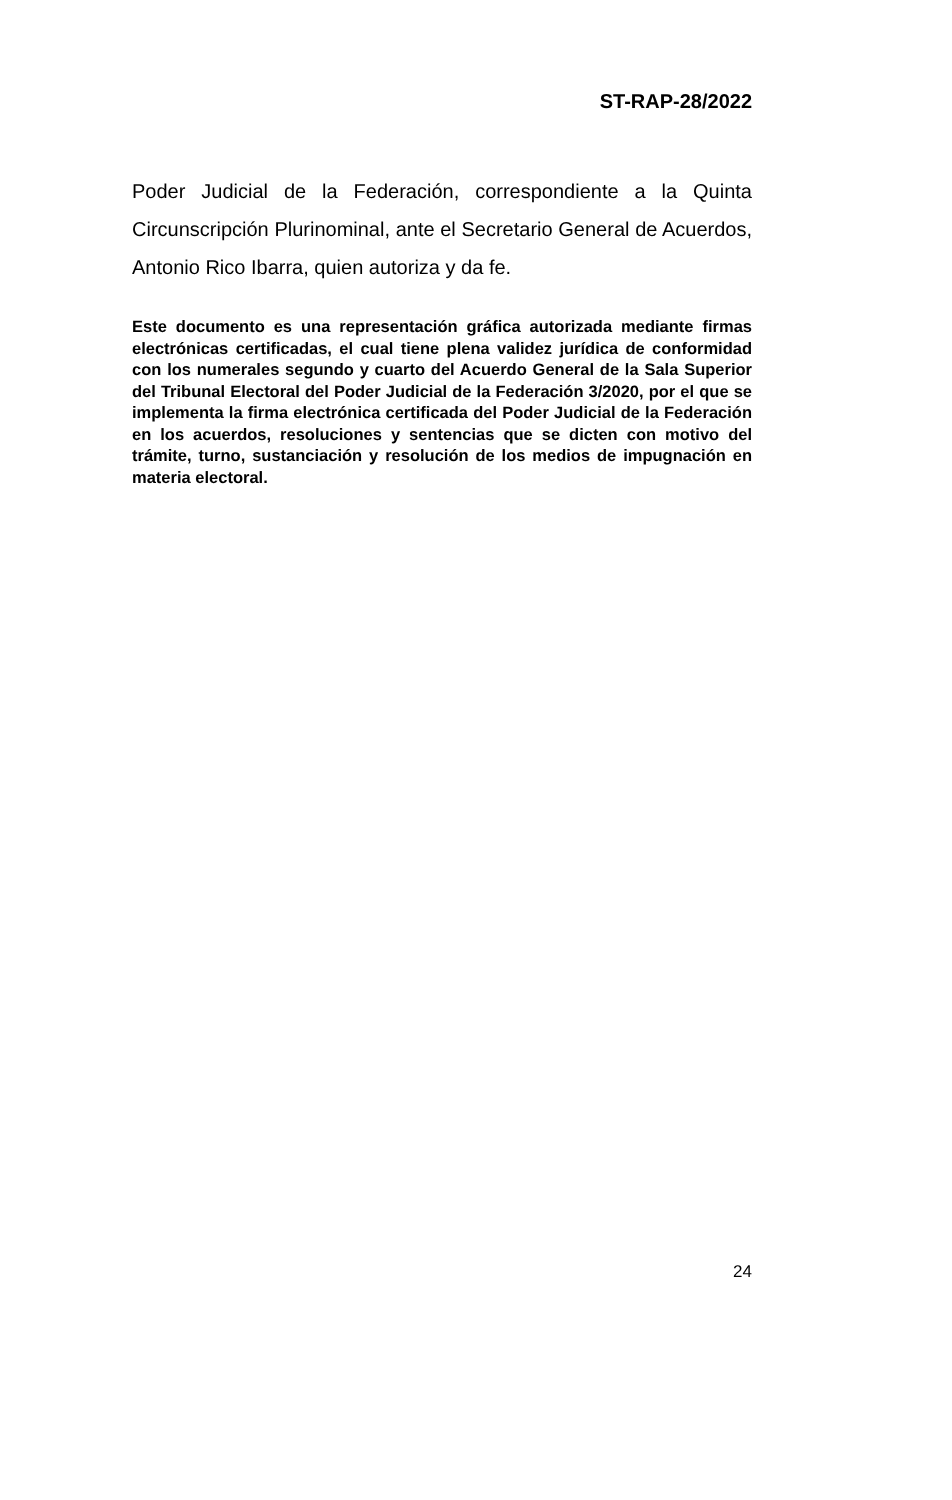ST-RAP-28/2022
Poder Judicial de la Federación, correspondiente a la Quinta Circunscripción Plurinominal, ante el Secretario General de Acuerdos, Antonio Rico Ibarra, quien autoriza y da fe.
Este documento es una representación gráfica autorizada mediante firmas electrónicas certificadas, el cual tiene plena validez jurídica de conformidad con los numerales segundo y cuarto del Acuerdo General de la Sala Superior del Tribunal Electoral del Poder Judicial de la Federación 3/2020, por el que se implementa la firma electrónica certificada del Poder Judicial de la Federación en los acuerdos, resoluciones y sentencias que se dicten con motivo del trámite, turno, sustanciación y resolución de los medios de impugnación en materia electoral.
24